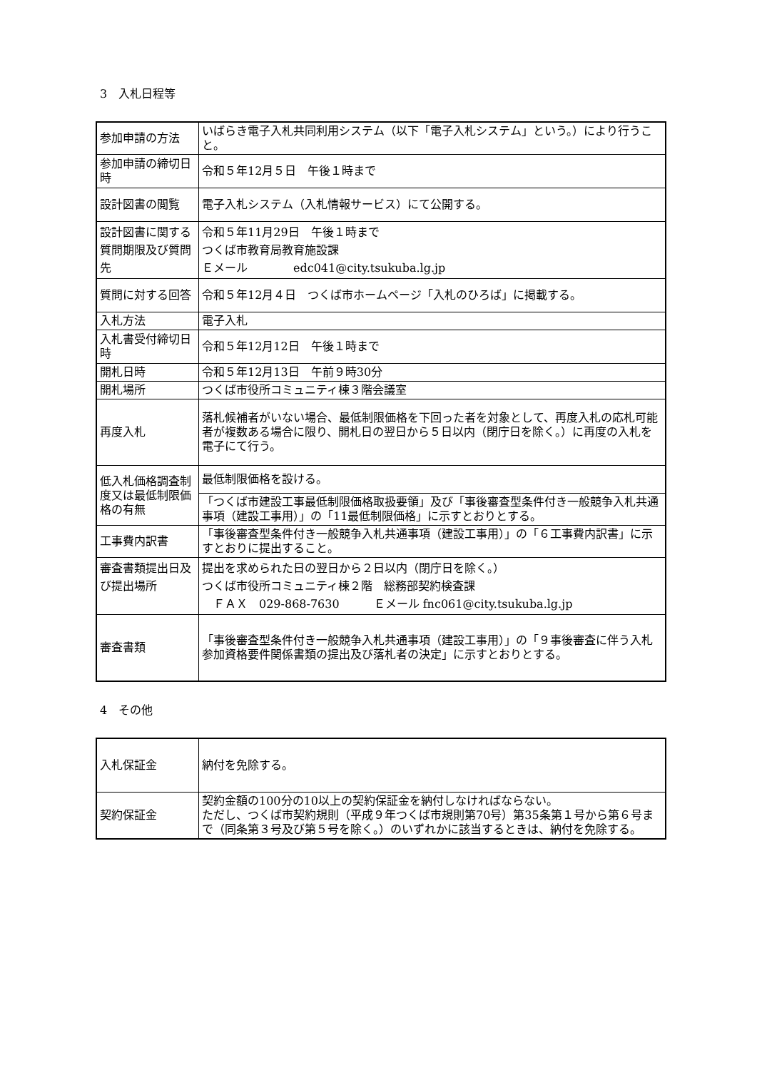3　入札日程等
| 参加申請の方法 | いばらき電子入札共同利用システム（以下「電子入札システム」という。）により行うこと。 |
| 参加申請の締切日時 | 令和５年12月５日 午後１時まで |
| 設計図書の閲覧 | 電子入札システム（入札情報サービス）にて公開する。 |
| 設計図書に関する質問期限及び質問先 | 令和５年11月29日 午後１時まで つくば市教育局教育施設課 Ｅメール edc041@city.tsukuba.lg.jp |
| 質問に対する回答 | 令和５年12月４日 つくば市ホームページ「入札のひろば」に掲載する。 |
| 入札方法 | 電子入札 |
| 入札書受付締切日時 | 令和５年12月12日 午後１時まで |
| 開札日時 | 令和５年12月13日 午前９時30分 |
| 開札場所 | つくば市役所コミュニティ棟３階会議室 |
| 再度入札 | 落札候補者がいない場合、最低制限価格を下回った者を対象として、再度入札の応札可能者が複数ある場合に限り、開札日の翌日から５日以内（閉庁日を除く。）に再度の入札を電子にて行う。 |
| 低入札価格調査制度又は最低制限価格の有無 | 最低制限価格を設ける。 |
| | 「つくば市建設工事最低制限価格取扱要領」及び「事後審査型条件付き一般競争入札共通事項（建設工事用）」の「11最低制限価格」に示すとおりとする。 |
| 工事費内訳書 | 「事後審査型条件付き一般競争入札共通事項（建設工事用）」の「６工事費内訳書」に示すとおりに提出すること。 |
| 審査書類提出日及び提出場所 | 提出を求められた日の翌日から２日以内（閉庁日を除く。） つくば市役所コミュニティ棟２階 総務部契約検査課 ＦＡＸ 029-868-7630 Ｅメール fnc061@city.tsukuba.lg.jp |
| 審査書類 | 「事後審査型条件付き一般競争入札共通事項（建設工事用）」の「９事後審査に伴う入札参加資格要件関係書類の提出及び落札者の決定」に示すとおりとする。 |
4　その他
| 入札保証金 | 納付を免除する。 |
| 契約保証金 | 契約金額の100分の10以上の契約保証金を納付しなければならない。 ただし、つくば市契約規則（平成９年つくば市規則第70号）第35条第１号から第６号まで（同条第３号及び第５号を除く。）のいずれかに該当するときは、納付を免除する。 |